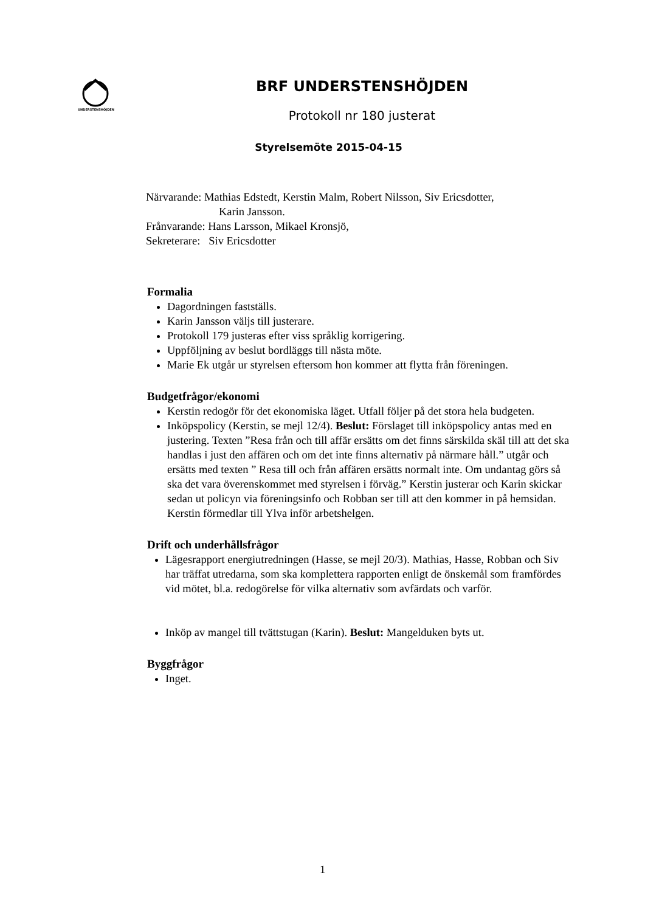UNDERSTENSHÖJDEN
BRF UNDERSTENSHÖJDEN
Protokoll nr 180 justerat
Styrelsemöte 2015-04-15
Närvarande: Mathias Edstedt, Kerstin Malm, Robert Nilsson, Siv Ericsdotter,
Karin Jansson.
Frånvarande: Hans Larsson, Mikael Kronsjö,
Sekreterare: Siv Ericsdotter
Formalia
Dagordningen fastställs.
Karin Jansson väljs till justerare.
Protokoll 179 justeras efter viss språklig korrigering.
Uppföljning av beslut bordläggs till nästa möte.
Marie Ek utgår ur styrelsen eftersom hon kommer att flytta från föreningen.
Budgetfrågor/ekonomi
Kerstin redogör för det ekonomiska läget. Utfall följer på det stora hela budgeten.
Inköpspolicy (Kerstin, se mejl 12/4). Beslut: Förslaget till inköpspolicy antas med en justering. Texten ”Resa från och till affär ersätts om det finns särskilda skäl till att det ska handlas i just den affären och om det inte finns alternativ på närmare håll.” utgår och ersätts med texten ” Resa till och från affären ersätts normalt inte. Om undantag görs så ska det vara överenskommet med styrelsen i förväg.” Kerstin justerar och Karin skickar sedan ut policyn via föreningsinfo och Robban ser till att den kommer in på hemsidan. Kerstin förmedlar till Ylva inför arbetshelgen.
Drift och underhållsfrågor
Lägesrapport energiutredningen (Hasse, se mejl 20/3). Mathias, Hasse, Robban och Siv har träffat utredarna, som ska komplettera rapporten enligt de önskemål som framfördes vid mötet, bl.a. redogörelse för vilka alternativ som avfärdats och varför.
Inköp av mangel till tvättstugan (Karin). Beslut: Mangelduken byts ut.
Byggfrågor
Inget.
1